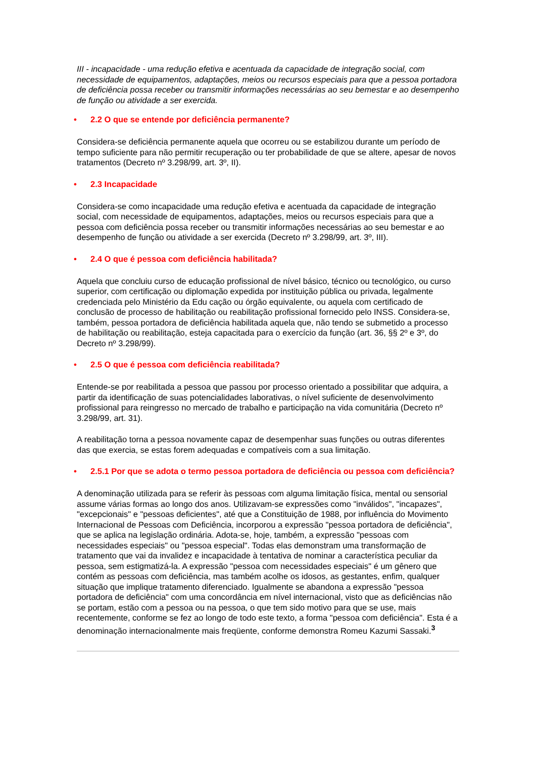III - incapacidade - uma redução efetiva e acentuada da capacidade de integração social, com necessidade de equipamentos, adaptações, meios ou recursos especiais para que a pessoa portadora de deficiência possa receber ou transmitir informações necessárias ao seu bemestar e ao desempenho de função ou atividade a ser exercida.
• 2.2 O que se entende por deficiência permanente?
Considera-se deficiência permanente aquela que ocorreu ou se estabilizou durante um período de tempo suficiente para não permitir recuperação ou ter probabilidade de que se altere, apesar de novos tratamentos (Decreto nº 3.298/99, art. 3º, II).
• 2.3 Incapacidade
Considera-se como incapacidade uma redução efetiva e acentuada da capacidade de integração social, com necessidade de equipamentos, adaptações, meios ou recursos especiais para que a pessoa com deficiência possa receber ou transmitir informações necessárias ao seu bemestar e ao desempenho de função ou atividade a ser exercida (Decreto nº 3.298/99, art. 3º, III).
• 2.4 O que é pessoa com deficiência habilitada?
Aquela que concluiu curso de educação profissional de nível básico, técnico ou tecnológico, ou curso superior, com certificação ou diplomação expedida por instituição pública ou privada, legalmente credenciada pelo Ministério da Edu cação ou órgão equivalente, ou aquela com certificado de conclusão de processo de habilitação ou reabilitação profissional fornecido pelo INSS. Considera-se, também, pessoa portadora de deficiência habilitada aquela que, não tendo se submetido a processo de habilitação ou reabilitação, esteja capacitada para o exercício da função (art. 36, §§ 2º e 3º, do Decreto nº 3.298/99).
• 2.5 O que é pessoa com deficiência reabilitada?
Entende-se por reabilitada a pessoa que passou por processo orientado a possibilitar que adquira, a partir da identificação de suas potencialidades laborativas, o nível suficiente de desenvolvimento profissional para reingresso no mercado de trabalho e participação na vida comunitária (Decreto nº 3.298/99, art. 31).
A reabilitação torna a pessoa novamente capaz de desempenhar suas funções ou outras diferentes das que exercia, se estas forem adequadas e compatíveis com a sua limitação.
• 2.5.1 Por que se adota o termo pessoa portadora de deficiência ou pessoa com deficiência?
A denominação utilizada para se referir às pessoas com alguma limitação física, mental ou sensorial assume várias formas ao longo dos anos. Utilizavam-se expressões como "inválidos", "incapazes", "excepcionais" e "pessoas deficientes", até que a Constituição de 1988, por influência do Movimento Internacional de Pessoas com Deficiência, incorporou a expressão "pessoa portadora de deficiência", que se aplica na legislação ordinária. Adota-se, hoje, também, a expressão "pessoas com necessidades especiais" ou "pessoa especial". Todas elas demonstram uma transformação de tratamento que vai da invalidez e incapacidade à tentativa de nominar a característica peculiar da pessoa, sem estigmatizá-la. A expressão "pessoa com necessidades especiais" é um gênero que contém as pessoas com deficiência, mas também acolhe os idosos, as gestantes, enfim, qualquer situação que implique tratamento diferenciado. Igualmente se abandona a expressão "pessoa portadora de deficiência" com uma concordância em nível internacional, visto que as deficiências não se portam, estão com a pessoa ou na pessoa, o que tem sido motivo para que se use, mais recentemente, conforme se fez ao longo de todo este texto, a forma "pessoa com deficiência". Esta é a denominação internacionalmente mais freqüente, conforme demonstra Romeu Kazumi Sassaki.<sup>3</sup>